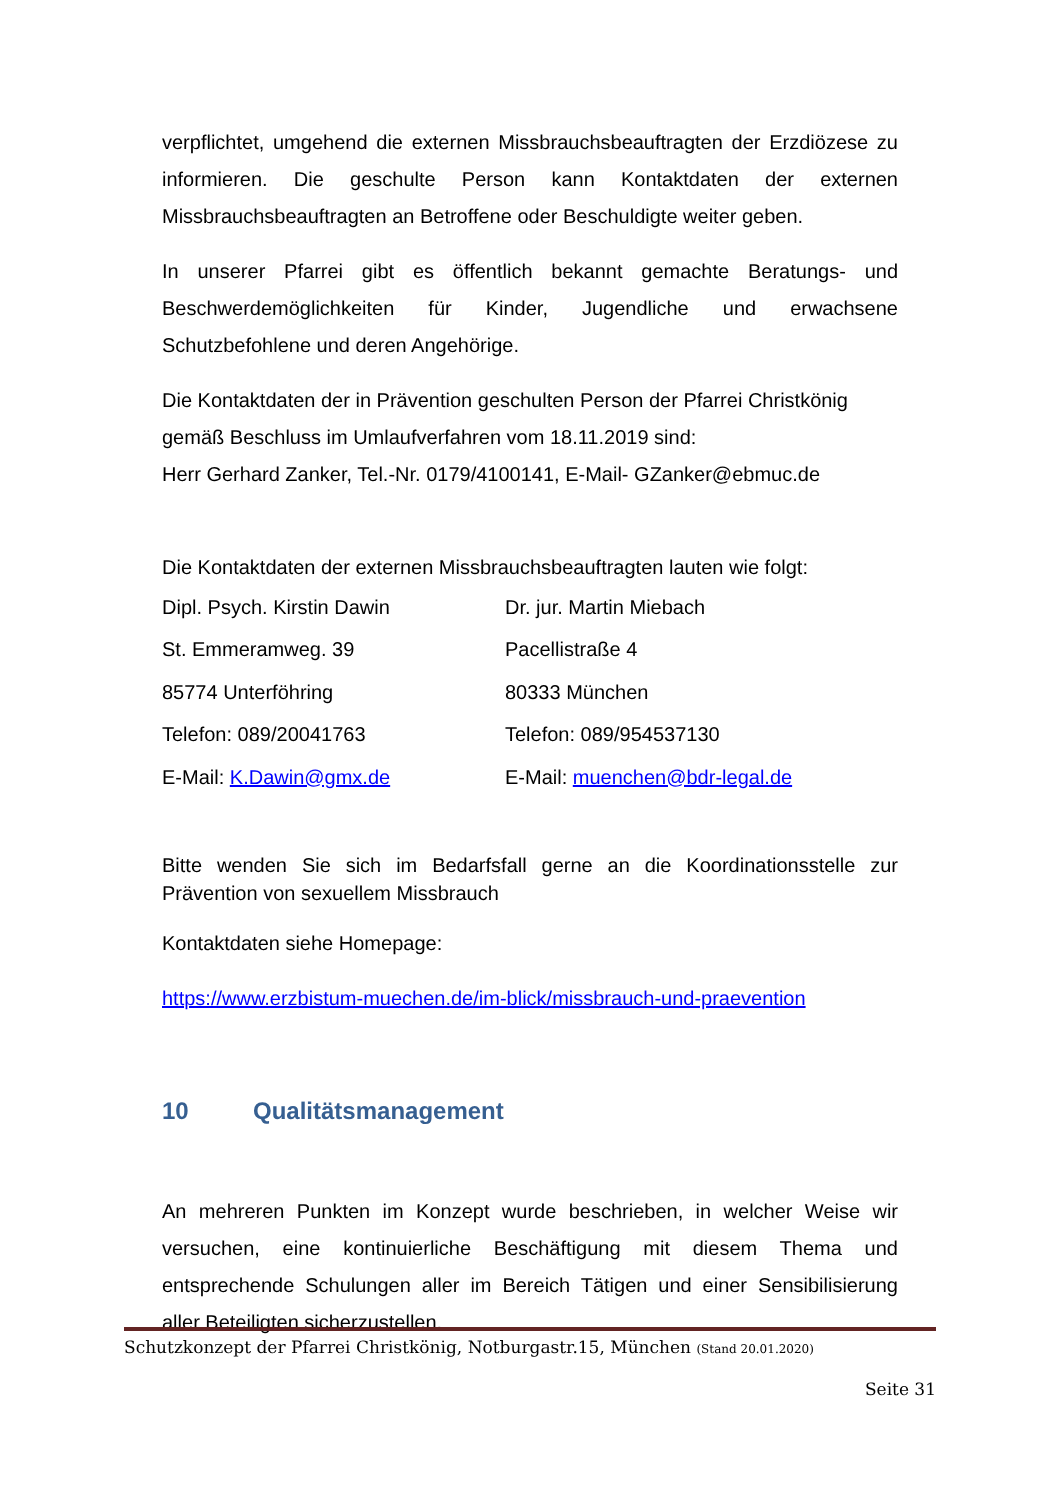verpflichtet, umgehend die externen Missbrauchsbeauftragten der Erzdiözese zu informieren. Die geschulte Person kann Kontaktdaten der externen Missbrauchsbeauftragten an Betroffene oder Beschuldigte weiter geben.
In unserer Pfarrei gibt es öffentlich bekannt gemachte Beratungs- und Beschwerdemöglichkeiten für Kinder, Jugendliche und erwachsene Schutzbefohlene und deren Angehörige.
Die Kontaktdaten der in Prävention geschulten Person der Pfarrei Christkönig gemäß Beschluss im Umlaufverfahren vom 18.11.2019 sind:
Herr Gerhard Zanker, Tel.-Nr. 0179/4100141, E-Mail- GZanker@ebmuc.de
Die Kontaktdaten der externen Missbrauchsbeauftragten lauten wie folgt:
Dipl. Psych. Kirstin Dawin Dr. jur. Martin Miebach
St. Emmeramweg. 39 Pacellistraße 4
85774 Unterföhring 80333 München
Telefon: 089/20041763 Telefon: 089/954537130
E-Mail: K.Dawin@gmx.de
E-Mail: muenchen@bdr-legal.de
Bitte wenden Sie sich im Bedarfsfall gerne an die Koordinationsstelle zur Prävention von sexuellem Missbrauch
Kontaktdaten siehe Homepage:
https://www.erzbistum-muechen.de/im-blick/missbrauch-und-praevention
10 Qualitätsmanagement
An mehreren Punkten im Konzept wurde beschrieben, in welcher Weise wir versuchen, eine kontinuierliche Beschäftigung mit diesem Thema und entsprechende Schulungen aller im Bereich Tätigen und einer Sensibilisierung aller Beteiligten sicherzustellen.
Schutzkonzept der Pfarrei Christkönig, Notburgastr.15, München (Stand 20.01.2020)
Seite 31